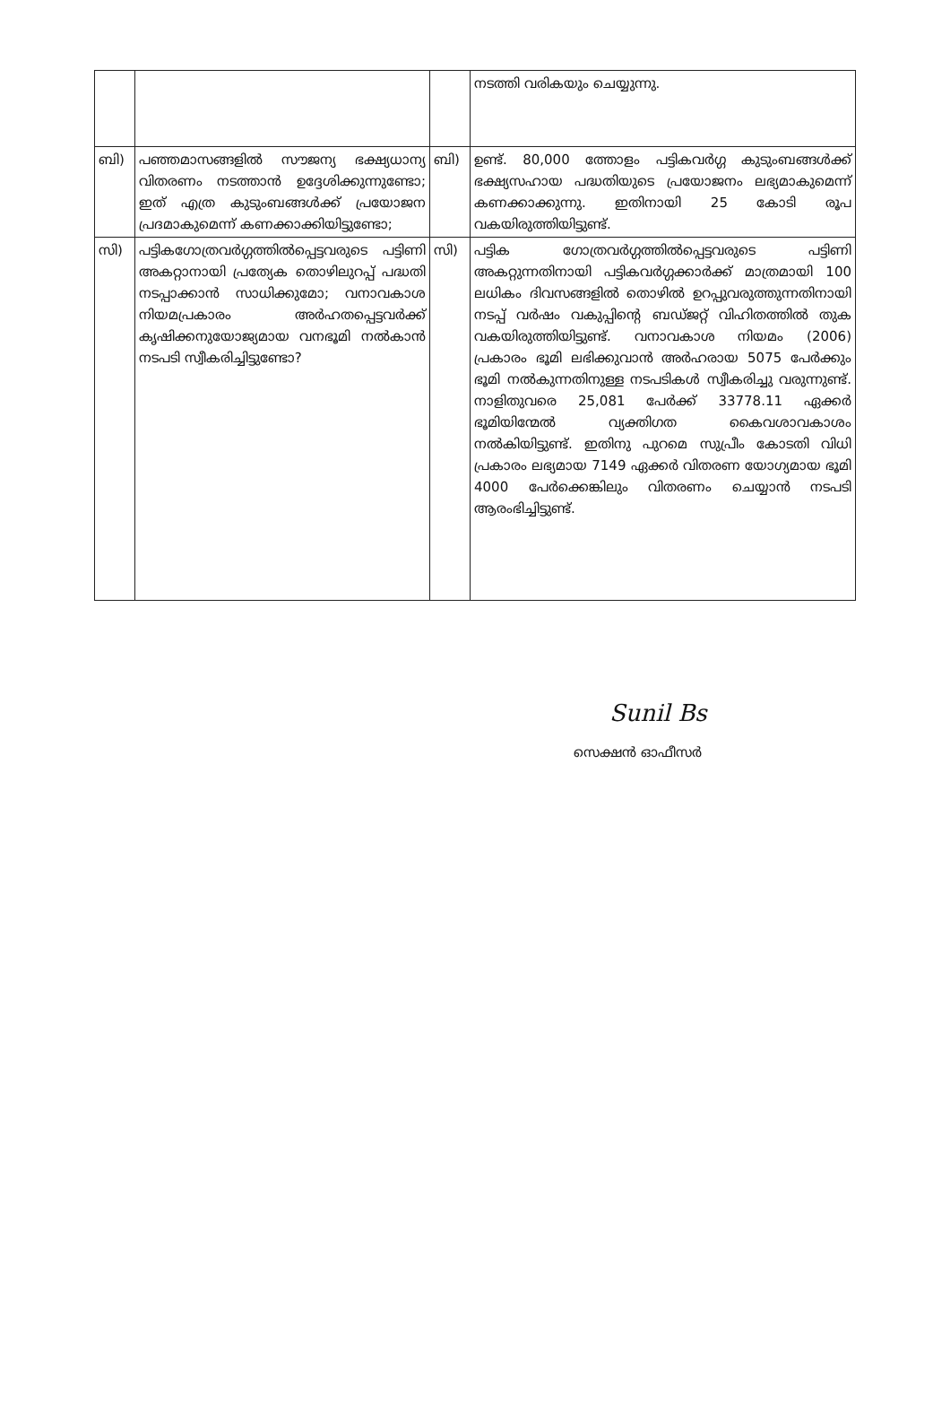| | | | നടത്തി വരികയും ചെയ്യുന്നു. |
| ബി) | പഞ്ഞമാസങ്ങളിൽ സൗജന്യ ഭക്ഷ്യധാന്യ വിതരണം നടത്താൻ ഉദ്ദേശിക്കുന്നുണ്ടോ; ഇത് എത്ര കുടുംബങ്ങൾക്ക് പ്രയോജന പ്രദമാകുമെന്ന് കണക്കാക്കിയിട്ടുണ്ടോ; | ബി) | ഉണ്ട്. 80,000 ത്തോളം പട്ടികവർഗ്ഗ കുടുംബങ്ങൾക്ക് ഭക്ഷ്യസഹായ പദ്ധതിയുടെ പ്രയോജനം ലഭ്യമാകുമെന്ന് കണക്കാക്കുന്നു. ഇതിനായി 25 കോടി രൂപ വകയിരുത്തിയിട്ടുണ്ട്. |
| സി) | പട്ടികഗോത്രവർഗ്ഗത്തിൽപ്പെട്ടവരുടെ പട്ടിണി അകറ്റാനായി പ്രത്യേക തൊഴിലുറപ്പ് പദ്ധതി നടപ്പാക്കാൻ സാധിക്കുമോ; വനാവകാശ നിയമപ്രകാരം അർഹതപ്പെട്ടവർക്ക് കൃഷിക്കനുയോജ്യമായ വനഭൂമി നൽകാൻ നടപടി സ്വീകരിച്ചിട്ടുണ്ടോ? | സി) | പട്ടിക ഗോത്രവർഗ്ഗത്തിൽപ്പെട്ടവരുടെ പട്ടിണി അകറ്റുന്നതിനായി പട്ടികവർഗ്ഗക്കാർക്ക് മാത്രമായി 100 ലധികം ദിവസങ്ങളിൽ തൊഴിൽ ഉറപ്പുവരുത്തുന്നതിനായി നടപ്പ് വർഷം വകുപ്പിന്റെ ബഡ്ജറ്റ് വിഹിതത്തിൽ തുക വകയിരുത്തിയിട്ടുണ്ട്. വനാവകാശ നിയമം (2006) പ്രകാരം ഭൂമി ലഭിക്കുവാൻ അർഹരായ 5075 പേർക്കും ഭൂമി നൽകുന്നതിനുള്ള നടപടികൾ സ്വീകരിച്ചു വരുന്നുണ്ട്. നാളിതുവരെ 25,081 പേർക്ക് 33778.11 ഏക്കർ ഭൂമിയിന്മേൽ വ്യക്തിഗത കൈവശാവകാശം നൽകിയിട്ടുണ്ട്. ഇതിനു പുറമെ സുപ്രീം കോടതി വിധി പ്രകാരം ലഭ്യമായ 7149 ഏക്കർ വിതരണ യോഗ്യമായ ഭൂമി 4000 പേർക്കെങ്കിലും വിതരണം ചെയ്യാൻ നടപടി ആരംഭിച്ചിട്ടുണ്ട്. |
Sunil Bs
സെക്ഷൻ ഓഫീസർ